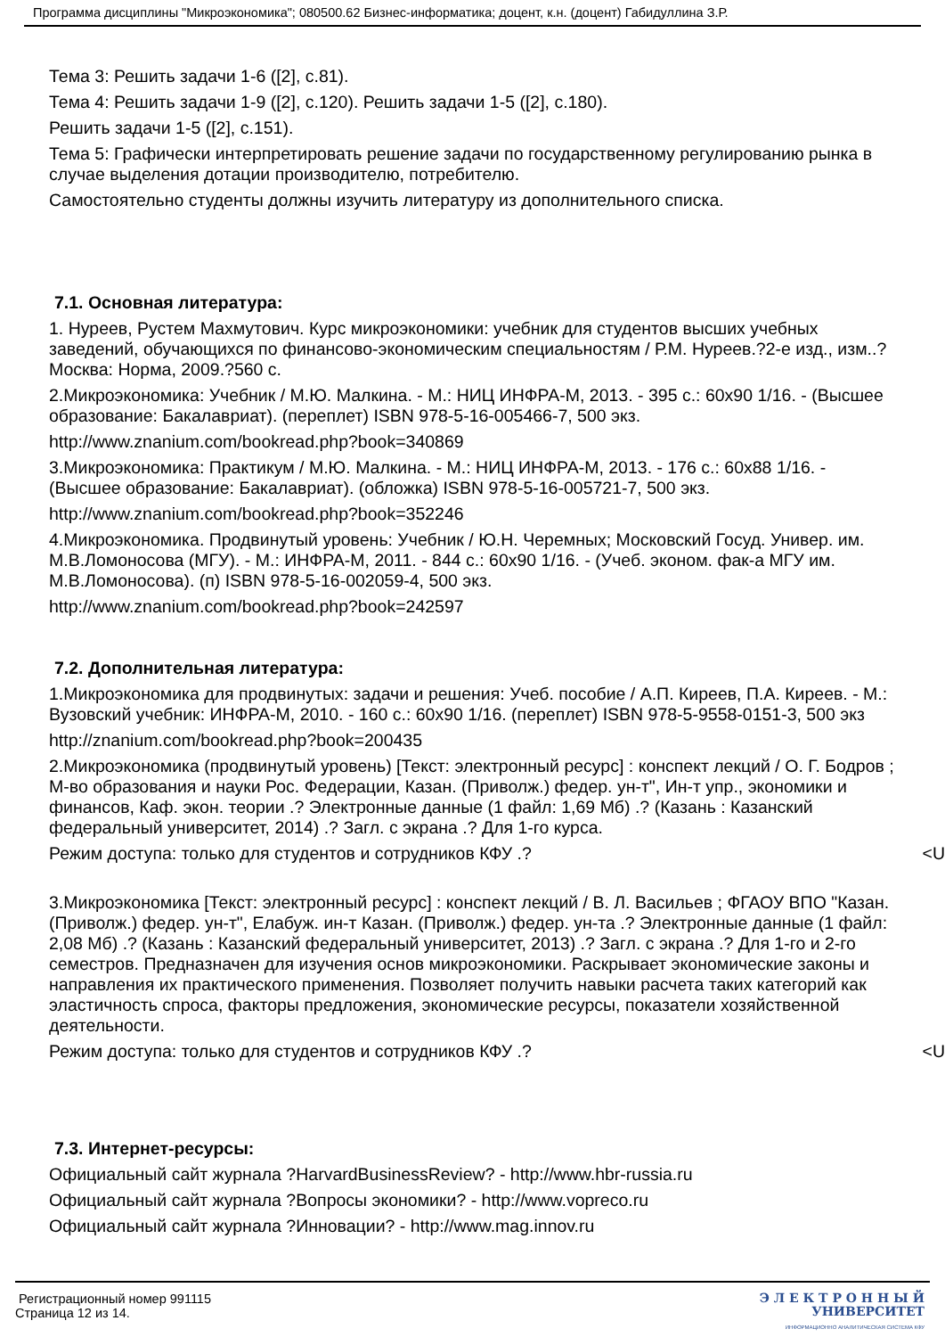Программа дисциплины "Микроэкономика"; 080500.62 Бизнес-информатика; доцент, к.н. (доцент) Габидуллина З.Р.
Тема 3: Решить задачи 1-6 ([2], с.81).
Тема 4: Решить задачи 1-9 ([2], с.120). Решить задачи 1-5 ([2], с.180).
Решить задачи 1-5 ([2], с.151).
Тема 5: Графически интерпретировать решение задачи по государственному регулированию рынка в случае выделения дотации производителю, потребителю.
Самостоятельно студенты должны изучить литературу из дополнительного списка.
7.1. Основная литература:
1. Нуреев, Рустем Махмутович. Курс микроэкономики: учебник для студентов высших учебных заведений, обучающихся по финансово-экономическим специальностям / Р.М. Нуреев.?2-е изд., изм..?Москва: Норма, 2009.?560 с.
2.Микроэкономика: Учебник / М.Ю. Малкина. - М.: НИЦ ИНФРА-М, 2013. - 395 с.: 60x90 1/16. - (Высшее образование: Бакалавриат). (переплет) ISBN 978-5-16-005466-7, 500 экз.
http://www.znanium.com/bookread.php?book=340869
3.Микроэкономика: Практикум / М.Ю. Малкина. - М.: НИЦ ИНФРА-М, 2013. - 176 с.: 60x88 1/16. - (Высшее образование: Бакалавриат). (обложка) ISBN 978-5-16-005721-7, 500 экз.
http://www.znanium.com/bookread.php?book=352246
4.Микроэкономика. Продвинутый уровень: Учебник / Ю.Н. Черемных; Московский Госуд. Универ. им. М.В.Ломоносова (МГУ). - М.: ИНФРА-М, 2011. - 844 с.: 60x90 1/16. - (Учеб. эконом. фак-а МГУ им. М.В.Ломоносова). (п) ISBN 978-5-16-002059-4, 500 экз.
http://www.znanium.com/bookread.php?book=242597
7.2. Дополнительная литература:
1.Микроэкономика для продвинутых: задачи и решения: Учеб. пособие / А.П. Киреев, П.А. Киреев. - М.: Вузовский учебник: ИНФРА-М, 2010. - 160 с.: 60x90 1/16. (переплет) ISBN 978-5-9558-0151-3, 500 экз
http://znanium.com/bookread.php?book=200435
2.Микроэкономика (продвинутый уровень) [Текст: электронный ресурс] : конспект лекций / О. Г. Бодров ; М-во образования и науки Рос. Федерации, Казан. (Приволж.) федер. ун-т", Ин-т упр., экономики и финансов, Каф. экон. теории .? Электронные данные (1 файл: 1,69 Мб) .? (Казань : Казанский федеральный университет, 2014) .? Загл. с экрана .? Для 1-го курса.
Режим доступа: только для студентов и сотрудников КФУ .? <U
3.Микроэкономика [Текст: электронный ресурс] : конспект лекций / В. Л. Васильев ; ФГАОУ ВПО "Казан. (Приволж.) федер. ун-т", Елабуж. ин-т Казан. (Приволж.) федер. ун-та .? Электронные данные (1 файл: 2,08 Мб) .? (Казань : Казанский федеральный университет, 2013) .? Загл. с экрана .? Для 1-го и 2-го семестров. Предназначен для изучения основ микроэкономики. Раскрывает экономические законы и направления их практического применения. Позволяет получить навыки расчета таких категорий как эластичность спроса, факторы предложения, экономические ресурсы, показатели хозяйственной деятельности.
Режим доступа: только для студентов и сотрудников КФУ .? <U
7.3. Интернет-ресурсы:
Официальный сайт журнала ?HarvardBusinessReview? - http://www.hbr-russia.ru
Официальный сайт журнала ?Вопросы экономики? - http://www.vopreco.ru
Официальный сайт журнала ?Инновации? - http://www.mag.innov.ru
Регистрационный номер 991115
Страница 12 из 14.
Э Л Е К Т Р О Н Н Ы Й
УНИВЕРСИТЕТ
ИНФОРМАЦИОННО АНАЛИТИЧЕСКАЯ СИСТЕМА КФУ